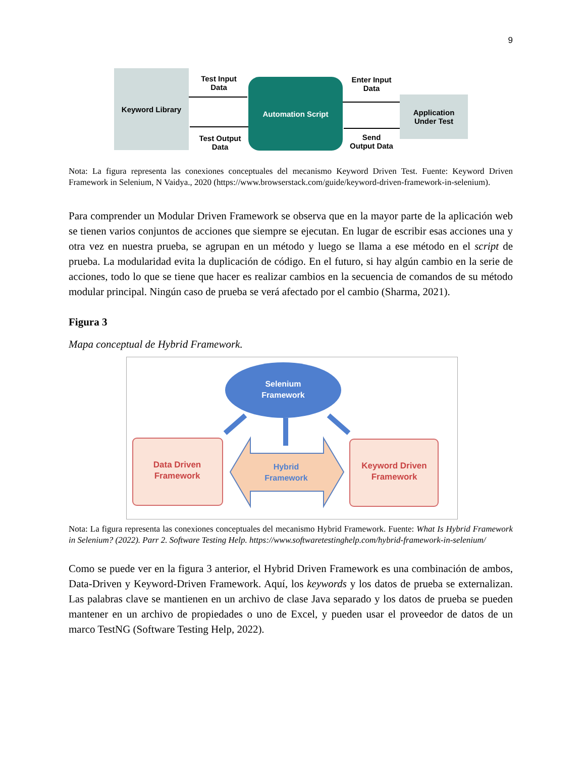9
Keyword Library
Automation Script
Application
Under Test
Test Input
Data
Test Output
Data
Enter Input
Data
Send
Output Data
Nota: La figura representa las conexiones conceptuales del mecanismo Keyword Driven Test. Fuente: Keyword Driven Framework in Selenium, N Vaidya., 2020 (https://www.browserstack.com/guide/keyword-driven-framework-in-selenium).
Para comprender un Modular Driven Framework se observa que en la mayor parte de la aplicación web se tienen varios conjuntos de acciones que siempre se ejecutan. En lugar de escribir esas acciones una y otra vez en nuestra prueba, se agrupan en un método y luego se llama a ese método en el script de prueba. La modularidad evita la duplicación de código. En el futuro, si hay algún cambio en la serie de acciones, todo lo que se tiene que hacer es realizar cambios en la secuencia de comandos de su método modular principal. Ningún caso de prueba se verá afectado por el cambio (Sharma, 2021).
Figura 3
Mapa conceptual de Hybrid Framework.
Selenium
Framework
Data Driven
Framework
Hybrid
Framework
Keyword Driven
Framework
Nota: La figura representa las conexiones conceptuales del mecanismo Hybrid Framework. Fuente: What Is Hybrid Framework in Selenium? (2022). Parr 2. Software Testing Help. https://www.softwaretestinghelp.com/hybrid-framework-in-selenium/
Como se puede ver en la figura 3 anterior, el Hybrid Driven Framework es una combinación de ambos, Data-Driven y Keyword-Driven Framework. Aquí, los keywords y los datos de prueba se externalizan. Las palabras clave se mantienen en un archivo de clase Java separado y los datos de prueba se pueden mantener en un archivo de propiedades o uno de Excel, y pueden usar el proveedor de datos de un marco TestNG (Software Testing Help, 2022).